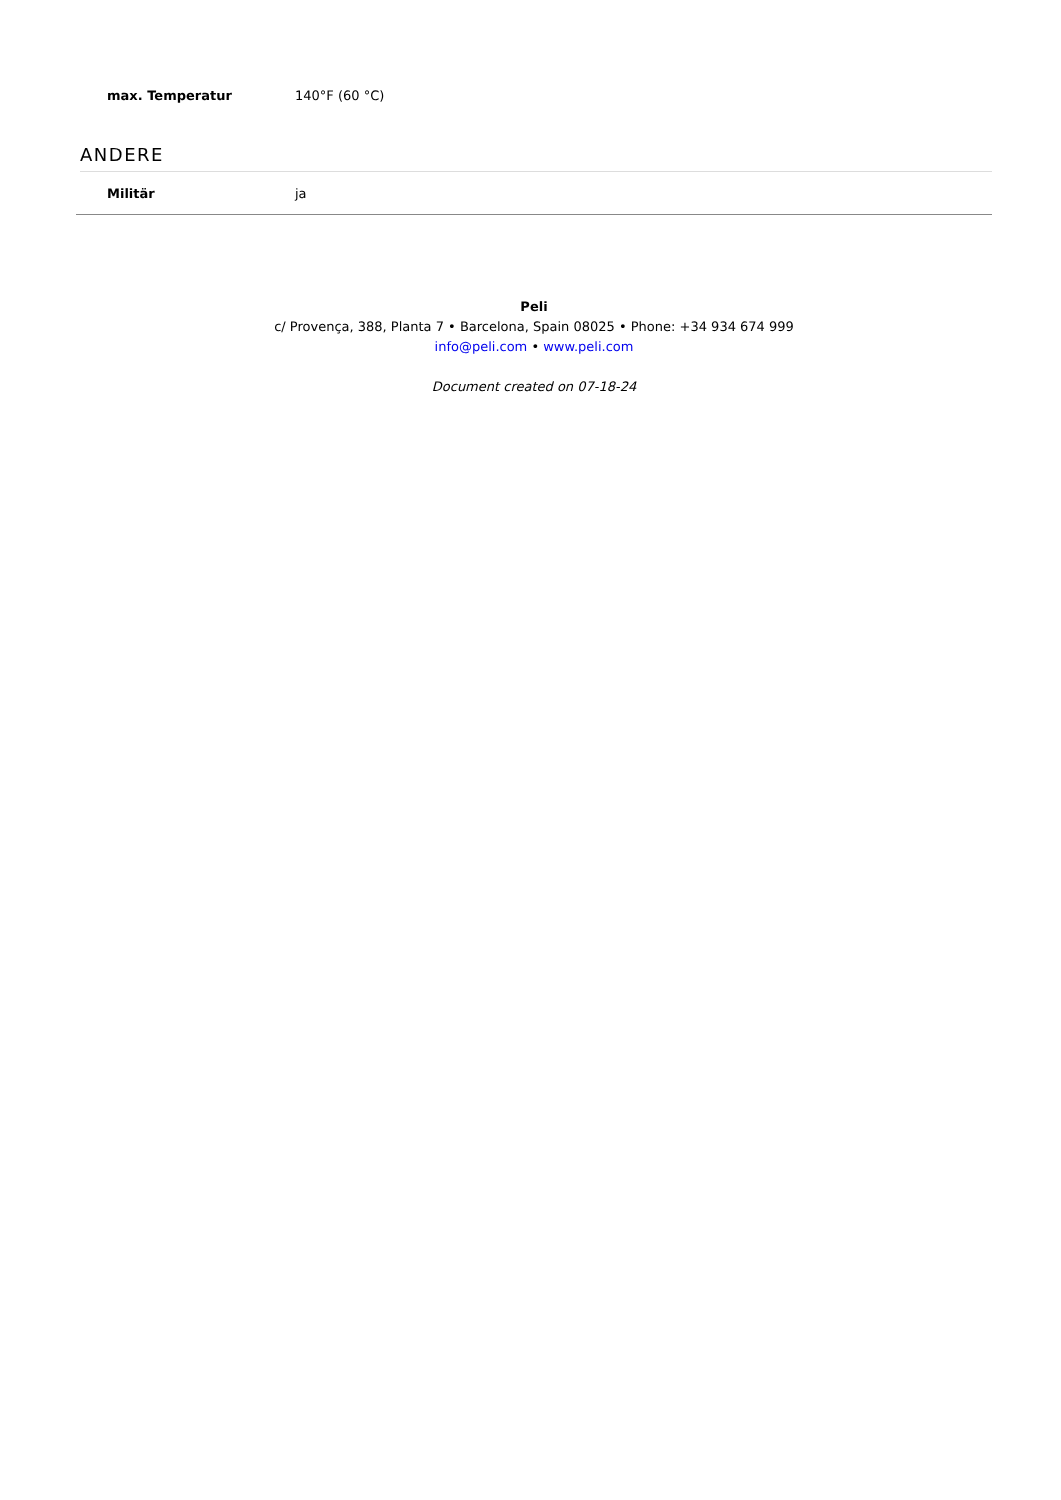| max. Temperatur | 140°F (60 °C) |
ANDERE
| Militär | ja |
Peli
c/ Provença, 388, Planta 7 • Barcelona, Spain 08025 • Phone: +34 934 674 999
info@peli.com • www.peli.com
Document created on 07-18-24